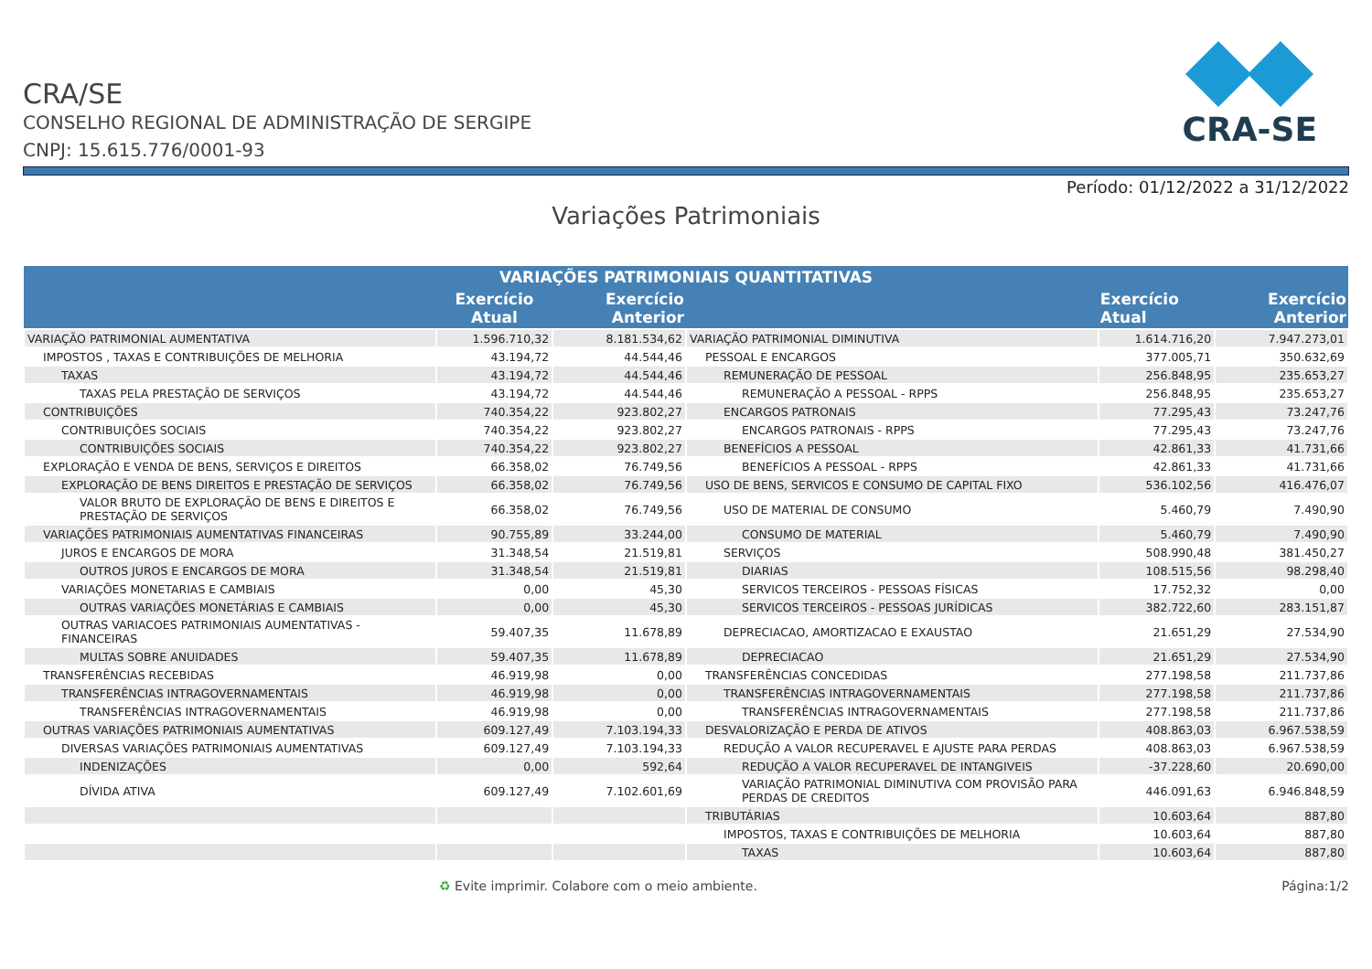CRA-SE
CRA/SE
CONSELHO REGIONAL DE ADMINISTRAÇÃO DE SERGIPE
CNPJ: 15.615.776/0001-93
Período: 01/12/2022 a 31/12/2022
Variações Patrimoniais
| VARIAÇÕES PATRIMONIAIS QUANTITATIVAS | | | | | |
| --- | --- | --- | --- | --- | --- |
| | Exercício Atual | Exercício Anterior | | Exercício Atual | Exercício Anterior |
| VARIAÇÃO PATRIMONIAL AUMENTATIVA | 1.596.710,32 | 8.181.534,62 | VARIAÇÃO PATRIMONIAL DIMINUTIVA | 1.614.716,20 | 7.947.273,01 |
| IMPOSTOS , TAXAS E CONTRIBUIÇÕES DE MELHORIA | 43.194,72 | 44.544,46 | PESSOAL E ENCARGOS | 377.005,71 | 350.632,69 |
| TAXAS | 43.194,72 | 44.544,46 | REMUNERAÇÃO DE PESSOAL | 256.848,95 | 235.653,27 |
| TAXAS PELA PRESTAÇÃO DE SERVIÇOS | 43.194,72 | 44.544,46 | REMUNERAÇÃO A PESSOAL - RPPS | 256.848,95 | 235.653,27 |
| CONTRIBUIÇÕES | 740.354,22 | 923.802,27 | ENCARGOS PATRONAIS | 77.295,43 | 73.247,76 |
| CONTRIBUIÇÕES SOCIAIS | 740.354,22 | 923.802,27 | ENCARGOS PATRONAIS - RPPS | 77.295,43 | 73.247,76 |
| CONTRIBUIÇÕES SOCIAIS | 740.354,22 | 923.802,27 | BENEFÍCIOS A PESSOAL | 42.861,33 | 41.731,66 |
| EXPLORAÇÃO E VENDA DE BENS, SERVIÇOS E DIREITOS | 66.358,02 | 76.749,56 | BENEFÍCIOS A PESSOAL - RPPS | 42.861,33 | 41.731,66 |
| EXPLORAÇÃO DE BENS DIREITOS E PRESTAÇÃO DE SERVIÇOS | 66.358,02 | 76.749,56 | USO DE BENS, SERVICOS E CONSUMO DE CAPITAL FIXO | 536.102,56 | 416.476,07 |
| VALOR BRUTO DE EXPLORAÇÃO DE BENS E DIREITOS E PRESTAÇÃO DE SERVIÇOS | 66.358,02 | 76.749,56 | USO DE MATERIAL DE CONSUMO | 5.460,79 | 7.490,90 |
| VARIAÇÕES PATRIMONIAIS AUMENTATIVAS FINANCEIRAS | 90.755,89 | 33.244,00 | CONSUMO DE MATERIAL | 5.460,79 | 7.490,90 |
| JUROS E ENCARGOS DE MORA | 31.348,54 | 21.519,81 | SERVIÇOS | 508.990,48 | 381.450,27 |
| OUTROS JUROS E ENCARGOS DE MORA | 31.348,54 | 21.519,81 | DIARIAS | 108.515,56 | 98.298,40 |
| VARIAÇÕES MONETARIAS E CAMBIAIS | 0,00 | 45,30 | SERVICOS TERCEIROS - PESSOAS FÍSICAS | 17.752,32 | 0,00 |
| OUTRAS VARIAÇÕES MONETÁRIAS E CAMBIAIS | 0,00 | 45,30 | SERVICOS TERCEIROS - PESSOAS JURÍDICAS | 382.722,60 | 283.151,87 |
| OUTRAS VARIACOES PATRIMONIAIS AUMENTATIVAS - FINANCEIRAS | 59.407,35 | 11.678,89 | DEPRECIACAO, AMORTIZACAO E EXAUSTAO | 21.651,29 | 27.534,90 |
| MULTAS SOBRE ANUIDADES | 59.407,35 | 11.678,89 | DEPRECIACAO | 21.651,29 | 27.534,90 |
| TRANSFERÊNCIAS RECEBIDAS | 46.919,98 | 0,00 | TRANSFERÊNCIAS CONCEDIDAS | 277.198,58 | 211.737,86 |
| TRANSFERÊNCIAS INTRAGOVERNAMENTAIS | 46.919,98 | 0,00 | TRANSFERÊNCIAS INTRAGOVERNAMENTAIS | 277.198,58 | 211.737,86 |
| TRANSFERÊNCIAS INTRAGOVERNAMENTAIS | 46.919,98 | 0,00 | TRANSFERÊNCIAS INTRAGOVERNAMENTAIS | 277.198,58 | 211.737,86 |
| OUTRAS VARIAÇÕES PATRIMONIAIS AUMENTATIVAS | 609.127,49 | 7.103.194,33 | DESVALORIZAÇÃO E PERDA DE ATIVOS | 408.863,03 | 6.967.538,59 |
| DIVERSAS VARIAÇÕES PATRIMONIAIS AUMENTATIVAS | 609.127,49 | 7.103.194,33 | REDUÇÃO A VALOR RECUPERAVEL E AJUSTE PARA PERDAS | 408.863,03 | 6.967.538,59 |
| INDENIZAÇÕES | 0,00 | 592,64 | REDUÇÃO A VALOR RECUPERAVEL DE INTANGIVEIS | -37.228,60 | 20.690,00 |
| DÍVIDA ATIVA | 609.127,49 | 7.102.601,69 | VARIAÇÃO PATRIMONIAL DIMINUTIVA COM PROVISÃO PARA PERDAS DE CREDITOS | 446.091,63 | 6.946.848,59 |
| | | | TRIBUTÁRIAS | 10.603,64 | 887,80 |
| | | | IMPOSTOS, TAXAS E CONTRIBUIÇÕES DE MELHORIA | 10.603,64 | 887,80 |
| | | | TAXAS | 10.603,64 | 887,80 |
♻ Evite imprimir. Colabore com o meio ambiente. Página:1/2